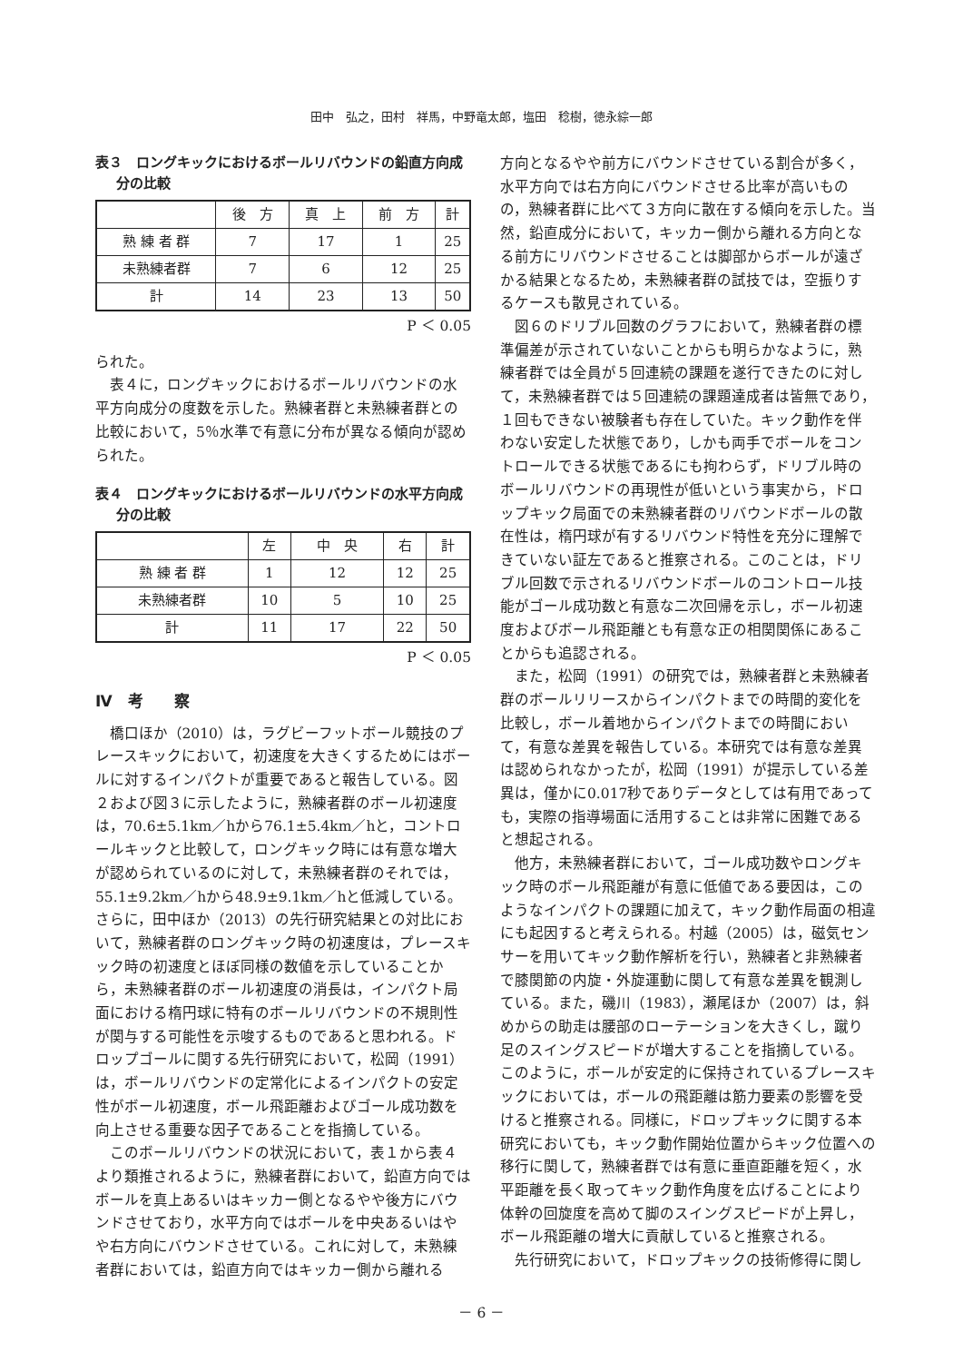田中　弘之，田村　祥馬，中野竜太郎，塩田　稔樹，徳永綜一郎
表３　ロングキックにおけるボールリバウンドの鉛直方向成分の比較
| | 後 方 | 真 上 | 前 方 | 計 |
| --- | --- | --- | --- | --- |
| 熟 練 者 群 | 7 | 17 | 1 | 25 |
| 未熟練者群 | 7 | 6 | 12 | 25 |
| 計 | 14 | 23 | 13 | 50 |
P ＜ 0.05
られた。
表４に，ロングキックにおけるボールリバウンドの水平方向成分の度数を示した。熟練者群と未熟練者群との比較において，5％水準で有意に分布が異なる傾向が認められた。
表４　ロングキックにおけるボールリバウンドの水平方向成分の比較
| | 左 | 中 央 | 右 | 計 |
| --- | --- | --- | --- | --- |
| 熟 練 者 群 | 1 | 12 | 12 | 25 |
| 未熟練者群 | 10 | 5 | 10 | 25 |
| 計 | 11 | 17 | 22 | 50 |
P ＜ 0.05
Ⅳ　考　　察
橋口ほか（2010）は，ラグビーフットボール競技のプレースキックにおいて，初速度を大きくするためにはボールに対するインパクトが重要であると報告している。図２および図３に示したように，熟練者群のボール初速度は，70.6±5.1km／hから76.1±5.4km／hと，コントロールキックと比較して，ロングキック時には有意な増大が認められているのに対して，未熟練者群のそれでは，55.1±9.2km／hから48.9±9.1km／hと低減している。さらに，田中ほか（2013）の先行研究結果との対比において，熟練者群のロングキック時の初速度は，プレースキック時の初速度とほぼ同様の数値を示していることから，未熟練者群のボール初速度の消長は，インパクト局面における楕円球に特有のボールリバウンドの不規則性が関与する可能性を示唆するものであると思われる。ドロップゴールに関する先行研究において，松岡（1991）は，ボールリバウンドの定常化によるインパクトの安定性がボール初速度，ボール飛距離およびゴール成功数を向上させる重要な因子であることを指摘している。
このボールリバウンドの状況において，表１から表４より類推されるように，熟練者群において，鉛直方向ではボールを真上あるいはキッカー側となるやや後方にバウンドさせており，水平方向ではボールを中央あるいはやや右方向にバウンドさせている。これに対して，未熟練者群においては，鉛直方向ではキッカー側から離れる
方向となるやや前方にバウンドさせている割合が多く，水平方向では右方向にバウンドさせる比率が高いものの，熟練者群に比べて３方向に散在する傾向を示した。当然，鉛直成分において，キッカー側から離れる方向となる前方にリバウンドさせることは脚部からボールが遠ざかる結果となるため，未熟練者群の試技では，空振りするケースも散見されている。
図６のドリブル回数のグラフにおいて，熟練者群の標準偏差が示されていないことからも明らかなように，熟練者群では全員が５回連続の課題を遂行できたのに対して，未熟練者群では５回連続の課題達成者は皆無であり，１回もできない被験者も存在していた。キック動作を伴わない安定した状態であり，しかも両手でボールをコントロールできる状態であるにも拘わらず，ドリブル時のボールリバウンドの再現性が低いという事実から，ドロップキック局面での未熟練者群のリバウンドボールの散在性は，楕円球が有するリバウンド特性を充分に理解できていない証左であると推察される。このことは，ドリブル回数で示されるリバウンドボールのコントロール技能がゴール成功数と有意な二次回帰を示し，ボール初速度およびボール飛距離とも有意な正の相関関係にあることからも追認される。
また，松岡（1991）の研究では，熟練者群と未熟練者群のボールリリースからインパクトまでの時間的変化を比較し，ボール着地からインパクトまでの時間において，有意な差異を報告している。本研究では有意な差異は認められなかったが，松岡（1991）が提示している差異は，僅かに0.017秒でありデータとしては有用であっても，実際の指導場面に活用することは非常に困難であると想起される。
他方，未熟練者群において，ゴール成功数やロングキック時のボール飛距離が有意に低値である要因は，このようなインパクトの課題に加えて，キック動作局面の相違にも起因すると考えられる。村越（2005）は，磁気センサーを用いてキック動作解析を行い，熟練者と非熟練者で膝関節の内旋・外旋運動に関して有意な差異を観測している。また，磯川（1983），瀬尾ほか（2007）は，斜めからの助走は腰部のローテーションを大きくし，蹴り足のスイングスピードが増大することを指摘している。このように，ボールが安定的に保持されているプレースキックにおいては，ボールの飛距離は筋力要素の影響を受けると推察される。同様に，ドロップキックに関する本研究においても，キック動作開始位置からキック位置への移行に関して，熟練者群では有意に垂直距離を短く，水平距離を長く取ってキック動作角度を広げることにより体幹の回旋度を高めて脚のスイングスピードが上昇し，ボール飛距離の増大に貢献していると推察される。
先行研究において，ドロップキックの技術修得に関し
－ 6 －